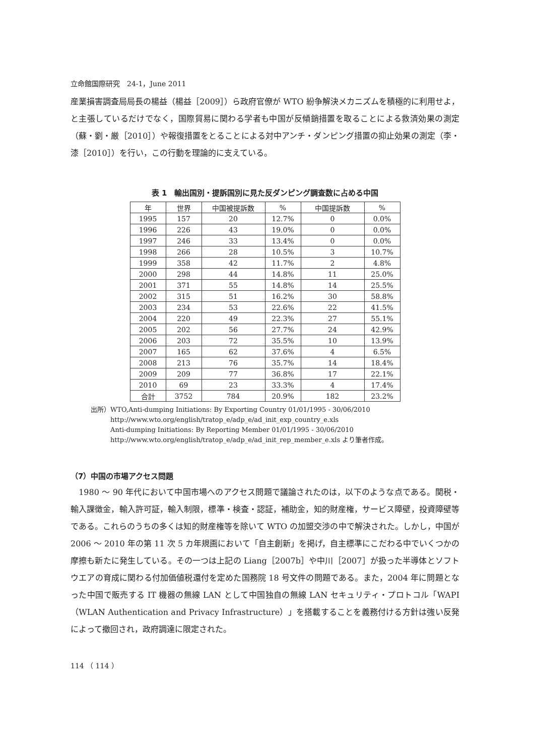立命館国際研究　24-1，June 2011
産業損害調査局局長の楊益（楊益［2009］）ら政府官僚が WTO 紛争解決メカニズムを積極的に利用せよ，と主張しているだけでなく，国際貿易に関わる学者も中国が反傾銷措置を取ることによる救済効果の測定（蘇・劉・厳［2010］）や報復措置をとることによる対中アンチ・ダンピング措置の抑止効果の測定（李・漆［2010］）を行い，この行動を理論的に支えている。
表 1　輸出国別・提訴国別に見た反ダンピング調査数に占める中国
| 年 | 世界 | 中国被提訴数 | % | 中国提訴数 | % |
| --- | --- | --- | --- | --- | --- |
| 1995 | 157 | 20 | 12.7% | 0 | 0.0% |
| 1996 | 226 | 43 | 19.0% | 0 | 0.0% |
| 1997 | 246 | 33 | 13.4% | 0 | 0.0% |
| 1998 | 266 | 28 | 10.5% | 3 | 10.7% |
| 1999 | 358 | 42 | 11.7% | 2 | 4.8% |
| 2000 | 298 | 44 | 14.8% | 11 | 25.0% |
| 2001 | 371 | 55 | 14.8% | 14 | 25.5% |
| 2002 | 315 | 51 | 16.2% | 30 | 58.8% |
| 2003 | 234 | 53 | 22.6% | 22 | 41.5% |
| 2004 | 220 | 49 | 22.3% | 27 | 55.1% |
| 2005 | 202 | 56 | 27.7% | 24 | 42.9% |
| 2006 | 203 | 72 | 35.5% | 10 | 13.9% |
| 2007 | 165 | 62 | 37.6% | 4 | 6.5% |
| 2008 | 213 | 76 | 35.7% | 14 | 18.4% |
| 2009 | 209 | 77 | 36.8% | 17 | 22.1% |
| 2010 | 69 | 23 | 33.3% | 4 | 17.4% |
| 合計 | 3752 | 784 | 20.9% | 182 | 23.2% |
出所） WTO,Anti-dumping Initiations: By Exporting Country 01/01/1995 - 30/06/2010
http://www.wto.org/english/tratop_e/adp_e/ad_init_exp_country_e.xls
Anti-dumping Initiations: By Reporting Member 01/01/1995 - 30/06/2010
http://www.wto.org/english/tratop_e/adp_e/ad_init_rep_member_e.xls より筆者作成。
（7）中国の市場アクセス問題
　1980 ～ 90 年代において中国市場へのアクセス問題で議論されたのは，以下のような点である。関税・輸入課徴金，輸入許可証，輸入制限，標準・検査・認証，補助金，知的財産権，サービス障壁，投資障壁等である。これらのうちの多くは知的財産権等を除いて WTO の加盟交渉の中で解決された。しかし，中国が 2006 ～ 2010 年の第 11 次 5 カ年規画において「自主創新」を掲げ，自主標準にこだわる中でいくつかの摩擦も新たに発生している。その一つは上記の Liang［2007b］や中川［2007］が扱った半導体とソフトウエアの育成に関わる付加価値税還付を定めた国務院 18 号文件の問題である。また，2004 年に問題となった中国で販売する IT 機器の無線 LAN として中国独自の無線 LAN セキュリティ・プロトコル「WAPI（WLAN Authentication and Privacy Infrastructure）」を搭載することを義務付ける方針は強い反発によって撤回され，政府調達に限定された。
114 （ 114 ）